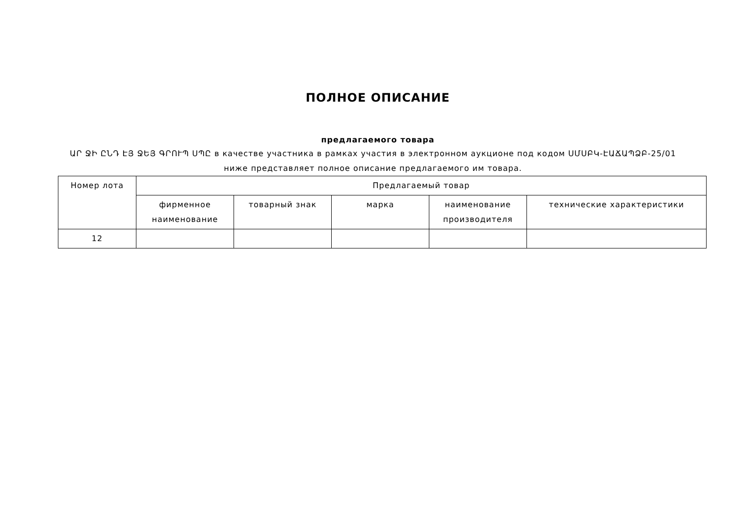ПОЛНОЕ ОПИСАНИЕ
предлагаемого товара
ԱՐ ՋԻ ԸՆԴ ԷՅ ՋԵՅ ԳՐՈՒՊ ՍՊԸ в качестве участника в рамках участия в электронном аукционе под кодом ՍՄՍԲԿ-ԷԱՃԱՊՁԲ-25/01 ниже представляет полное описание предлагаемого им товара.
| Номер лота | Предлагаемый товар | | | | |
| --- | --- | --- | --- | --- | --- |
| | фирменное наименование | товарный знак | марка | наименование производителя | технические характеристики |
| 12 | | | | | |